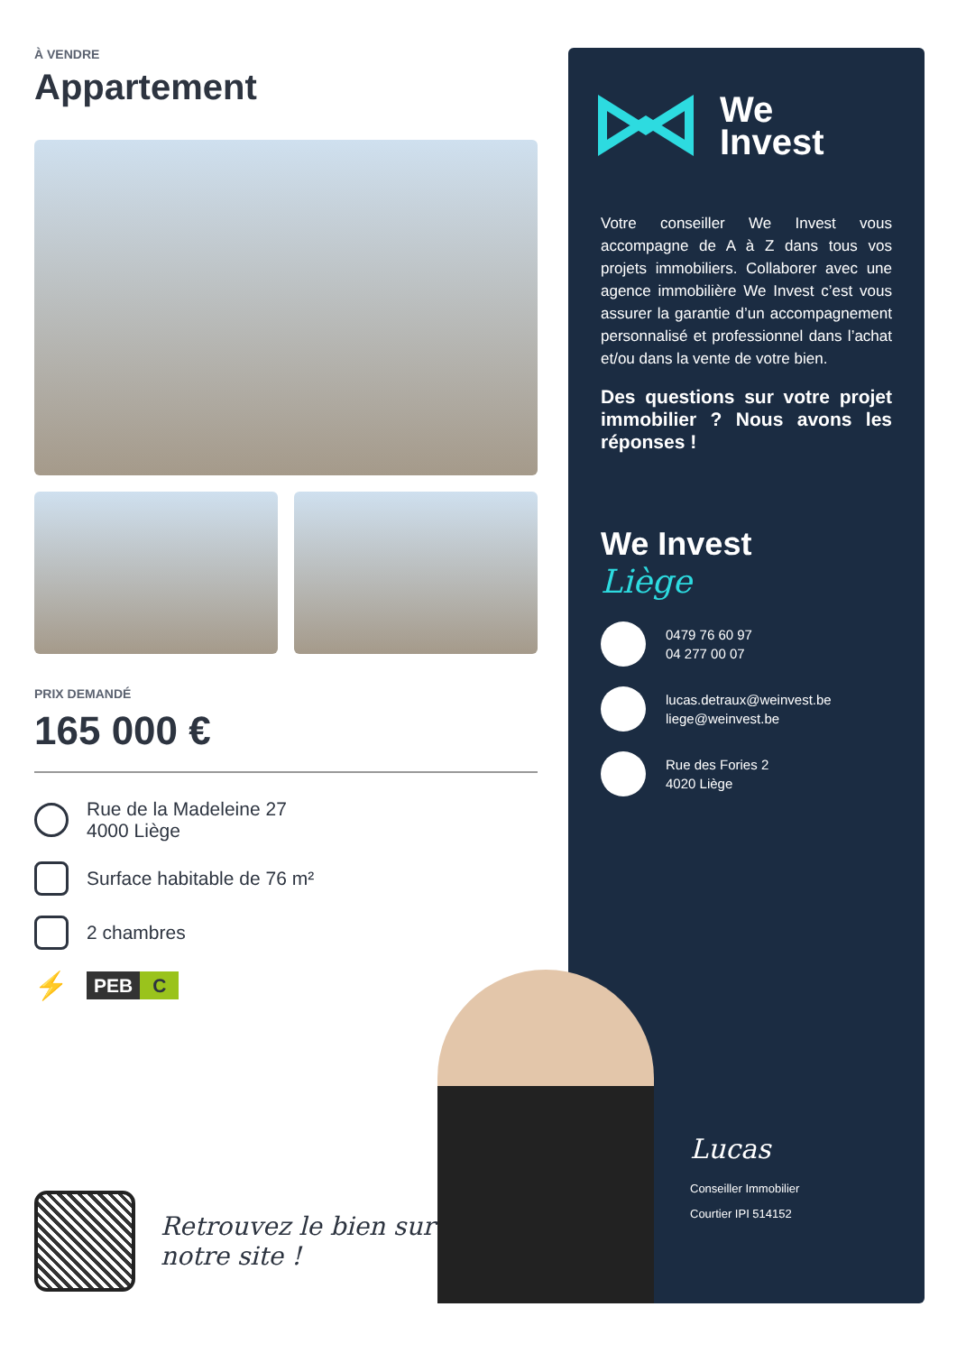À VENDRE
Appartement
PRIX DEMANDÉ
165 000 €
Rue de la Madeleine 27
4000 Liège
Surface habitable de 76 m²
2 chambres
⚡
PEB C
Retrouvez le bien sur
notre site !
We
Invest
Votre conseiller We Invest vous accompagne de A à Z dans tous vos projets immobiliers. Collaborer avec une agence immobilière We Invest c’est vous assurer la garantie d’un accompagnement personnalisé et professionnel dans l’achat et/ou dans la vente de votre bien.
Des questions sur votre projet immobilier ? Nous avons les réponses !
We Invest
Liège
0479 76 60 97
04 277 00 07
lucas.detraux@weinvest.be
liege@weinvest.be
Rue des Fories 2
4020 Liège
Lucas
Conseiller Immobilier
Courtier IPI 514152